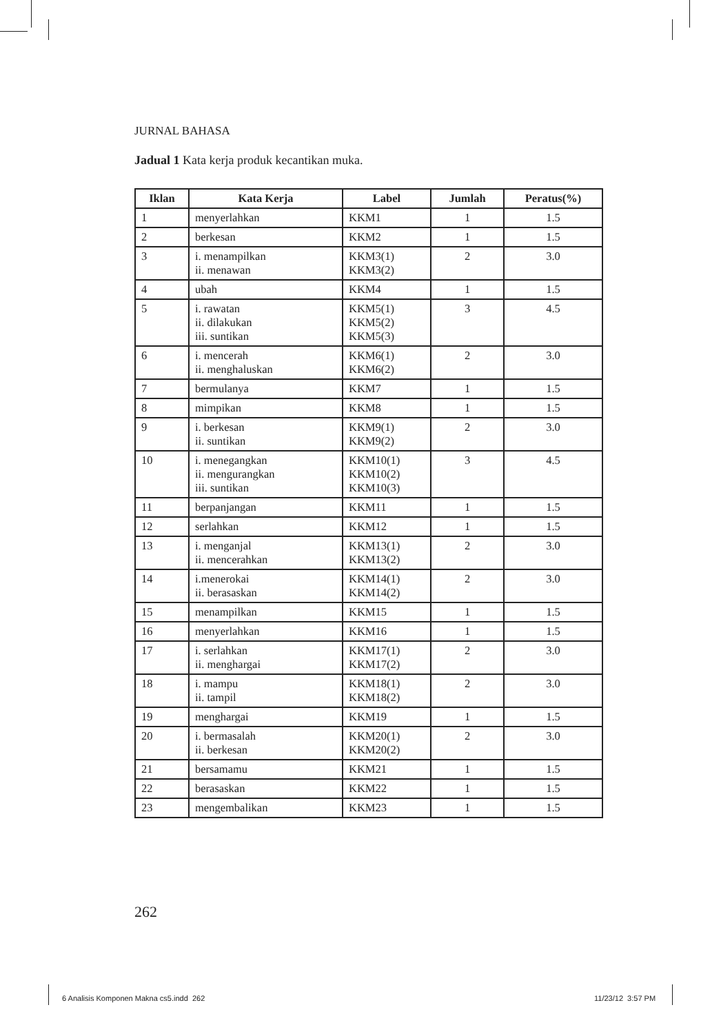JURNAL BAHASA
Jadual 1 Kata kerja produk kecantikan muka.
| Iklan | Kata Kerja | Label | Jumlah | Peratus(%) |
| --- | --- | --- | --- | --- |
| 1 | menyerlahkan | KKM1 | 1 | 1.5 |
| 2 | berkesan | KKM2 | 1 | 1.5 |
| 3 | i. menampilkan ii. menawan | KKM3(1) KKM3(2) | 2 | 3.0 |
| 4 | ubah | KKM4 | 1 | 1.5 |
| 5 | i. rawatan ii. dilakukan iii. suntikan | KKM5(1) KKM5(2) KKM5(3) | 3 | 4.5 |
| 6 | i. mencerah ii. menghaluskan | KKM6(1) KKM6(2) | 2 | 3.0 |
| 7 | bermulanya | KKM7 | 1 | 1.5 |
| 8 | mimpikan | KKM8 | 1 | 1.5 |
| 9 | i. berkesan ii. suntikan | KKM9(1) KKM9(2) | 2 | 3.0 |
| 10 | i. menegangkan ii. mengurangkan iii. suntikan | KKM10(1) KKM10(2) KKM10(3) | 3 | 4.5 |
| 11 | berpanjangan | KKM11 | 1 | 1.5 |
| 12 | serlahkan | KKM12 | 1 | 1.5 |
| 13 | i. menganjal ii. mencerahkan | KKM13(1) KKM13(2) | 2 | 3.0 |
| 14 | i.menerokai ii. berasaskan | KKM14(1) KKM14(2) | 2 | 3.0 |
| 15 | menampilkan | KKM15 | 1 | 1.5 |
| 16 | menyerlahkan | KKM16 | 1 | 1.5 |
| 17 | i. serlahkan ii. menghargai | KKM17(1) KKM17(2) | 2 | 3.0 |
| 18 | i. mampu ii. tampil | KKM18(1) KKM18(2) | 2 | 3.0 |
| 19 | menghargai | KKM19 | 1 | 1.5 |
| 20 | i. bermasalah ii. berkesan | KKM20(1) KKM20(2) | 2 | 3.0 |
| 21 | bersamamu | KKM21 | 1 | 1.5 |
| 22 | berasaskan | KKM22 | 1 | 1.5 |
| 23 | mengembalikan | KKM23 | 1 | 1.5 |
262
6 Analisis Komponen Makna cs5.indd 262
11/23/12 3:57 PM